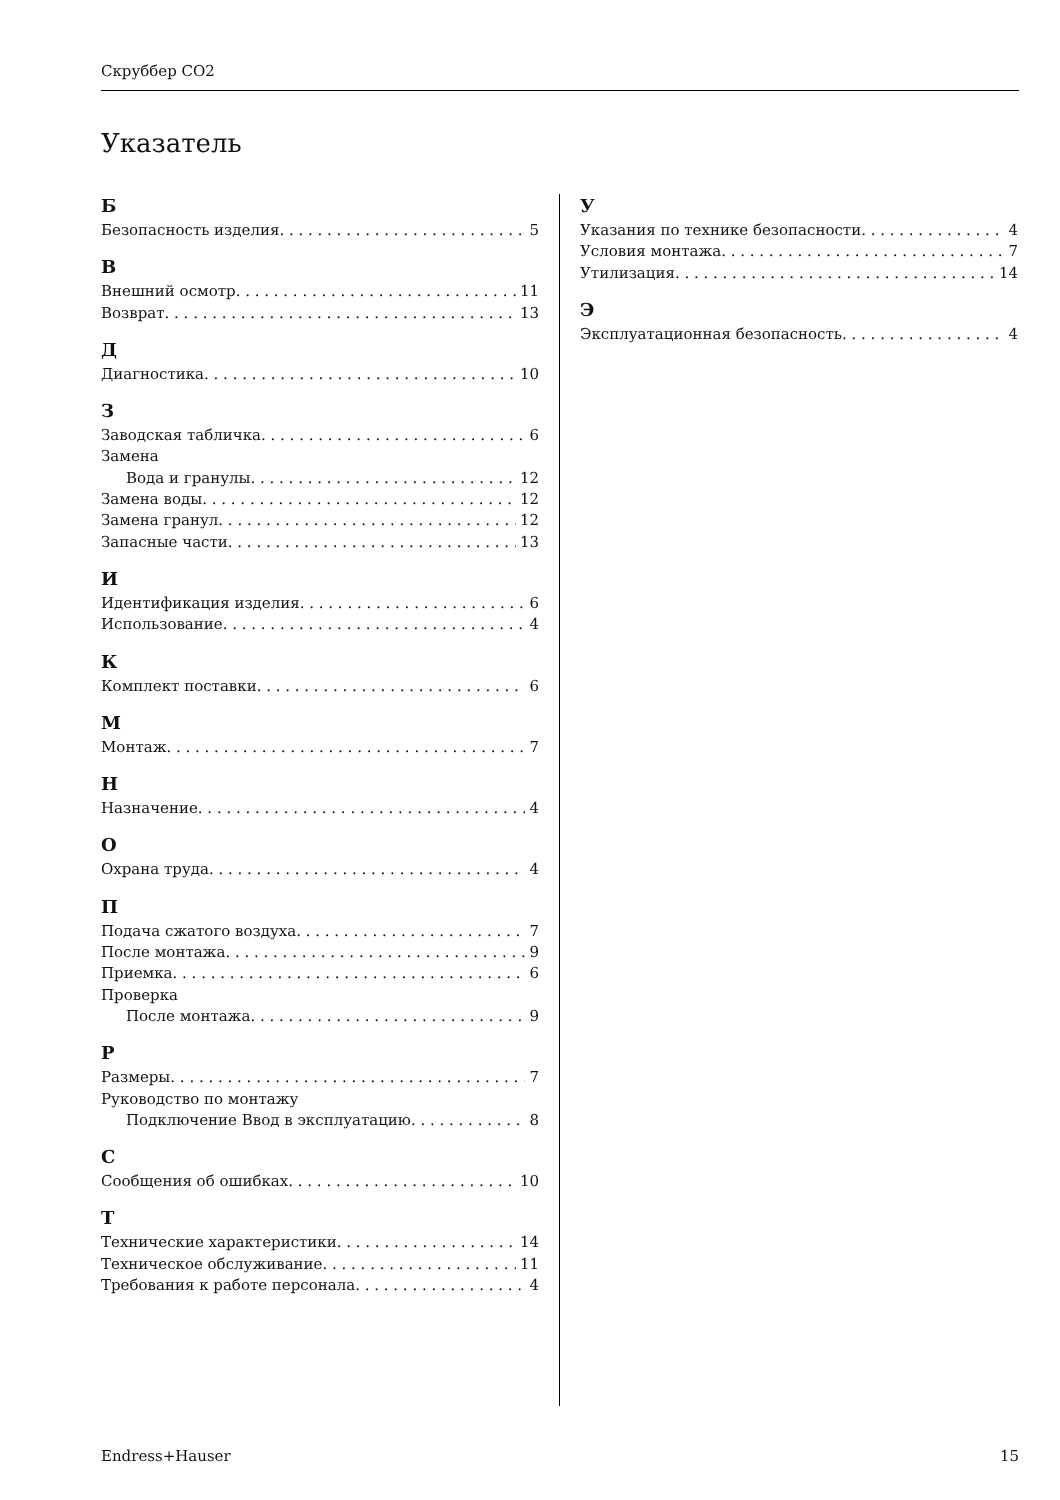Скруббер CO2
Указатель
Б
Безопасность изделия 5
В
Внешний осмотр 11
Возврат 13
Д
Диагностика 10
З
Заводская табличка 6
Замена
Вода и гранулы 12
Замена воды 12
Замена гранул 12
Запасные части 13
И
Идентификация изделия 6
Использование 4
К
Комплект поставки 6
М
Монтаж 7
Н
Назначение 4
О
Охрана труда 4
П
Подача сжатого воздуха 7
После монтажа 9
Приемка 6
Проверка
После монтажа 9
Р
Размеры 7
Руководство по монтажу
Подключение Ввод в эксплуатацию 8
С
Сообщения об ошибках 10
Т
Технические характеристики 14
Техническое обслуживание 11
Требования к работе персонала 4
У
Указания по технике безопасности 4
Условия монтажа 7
Утилизация 14
Э
Эксплуатационная безопасность 4
Endress+Hauser 15